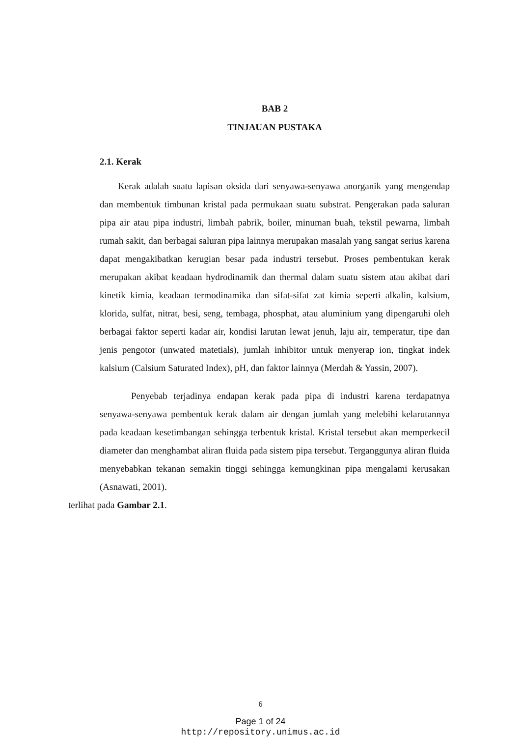BAB 2
TINJAUAN PUSTAKA
2.1. Kerak
Kerak adalah suatu lapisan oksida dari senyawa-senyawa anorganik yang mengendap dan membentuk timbunan kristal pada permukaan suatu substrat. Pengerakan pada saluran pipa air atau pipa industri, limbah pabrik, boiler, minuman buah, tekstil pewarna, limbah rumah sakit, dan berbagai saluran pipa lainnya merupakan masalah yang sangat serius karena dapat mengakibatkan kerugian besar pada industri tersebut. Proses pembentukan kerak merupakan akibat keadaan hydrodinamik dan thermal dalam suatu sistem atau akibat dari kinetik kimia, keadaan termodinamika dan sifat-sifat zat kimia seperti alkalin, kalsium, klorida, sulfat, nitrat, besi, seng, tembaga, phosphat, atau aluminium yang dipengaruhi oleh berbagai faktor seperti kadar air, kondisi larutan lewat jenuh, laju air, temperatur, tipe dan jenis pengotor (unwated matetials), jumlah inhibitor untuk menyerap ion, tingkat indek kalsium (Calsium Saturated Index), pH, dan faktor lainnya (Merdah & Yassin, 2007).
Penyebab terjadinya endapan kerak pada pipa di industri karena terdapatnya senyawa-senyawa pembentuk kerak dalam air dengan jumlah yang melebihi kelarutannya pada keadaan kesetimbangan sehingga terbentuk kristal. Kristal tersebut akan memperkecil diameter dan menghambat aliran fluida pada sistem pipa tersebut. Terganggunya aliran fluida menyebabkan tekanan semakin tinggi sehingga kemungkinan pipa mengalami kerusakan (Asnawati, 2001).
terlihat pada Gambar 2.1.
6
Page 1 of 24
http://repository.unimus.ac.id